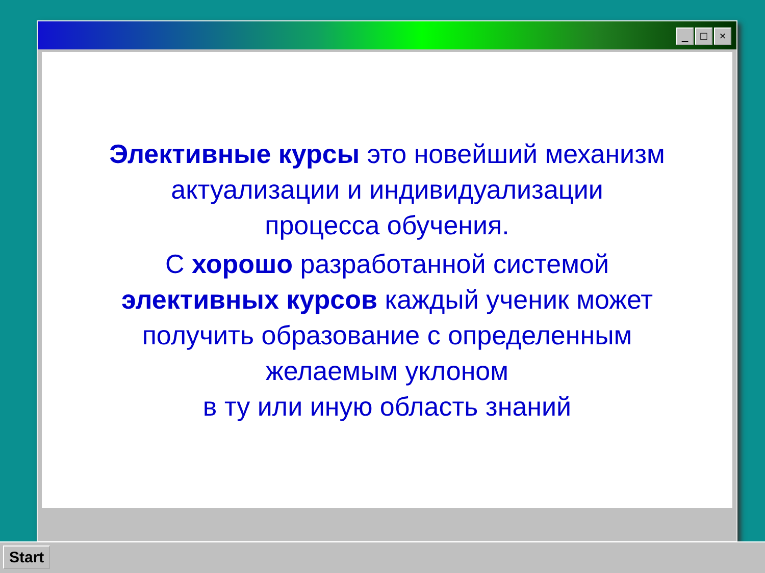_ □ ×
Элективные курсы это новейший механизм
актуализации и индивидуализации
процесса обучения.
С хорошо разработанной системой
элективных курсов каждый ученик может
получить образование с определенным
желаемым уклоном
в ту или иную область знаний
Start